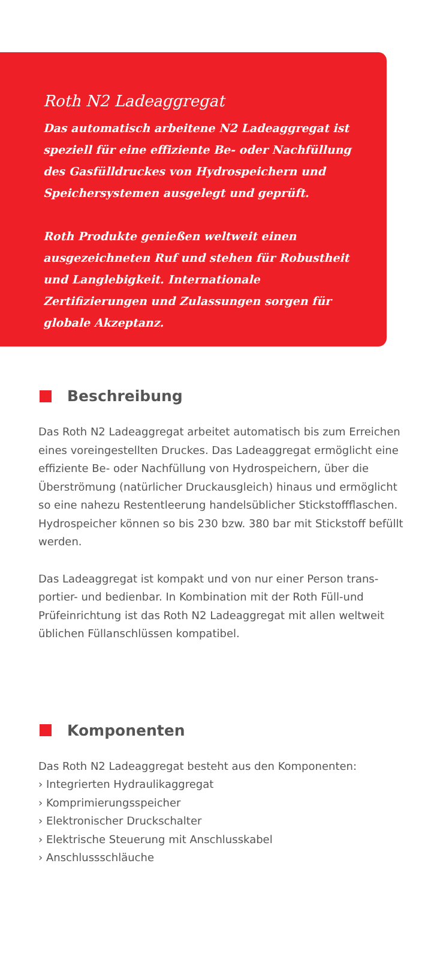Roth N2 Ladeaggregat
Das automatisch arbeitene N2 Ladeaggregat ist speziell für eine effiziente Be- oder Nachfüllung des Gasfülldruckes von Hydrospeichern und Speicher­systemen ausgelegt und geprüft.
Roth Produkte genießen weltweit einen ausgezeich­neten Ruf und stehen für Robustheit und Langlebig­keit. Internationale Zertifizierungen und Zulassun­gen sorgen für globale Akzeptanz.
Beschreibung
Das Roth N2 Ladeaggregat arbeitet automatisch bis zum Errei­chen eines voreingestellten Druckes. Das Ladeaggregat ermög­licht eine effiziente Be- oder Nachfüllung von Hydrospeichern, über die Überströmung (natürlicher Druckausgleich) hinaus und ermöglicht so eine nahezu Restentleerung handelsüblicher Stick­stoffflaschen. Hydrospeicher können so bis 230 bzw. 380 bar mit Stickstoff befüllt werden.
Das Ladeaggregat ist kompakt und von nur einer Person trans­portier- und bedienbar. In Kombination mit der Roth Füll-und Prüfeinrichtung ist das Roth N2 Ladeaggregat mit allen weltweit üblichen Füllanschlüssen kompatibel.
Komponenten
Das Roth N2 Ladeaggregat besteht aus den Komponenten:
› Integrierten Hydraulikaggregat
› Komprimierungsspeicher
› Elektronischer Druckschalter
› Elektrische Steuerung mit Anschlusskabel
› Anschlussschläuche